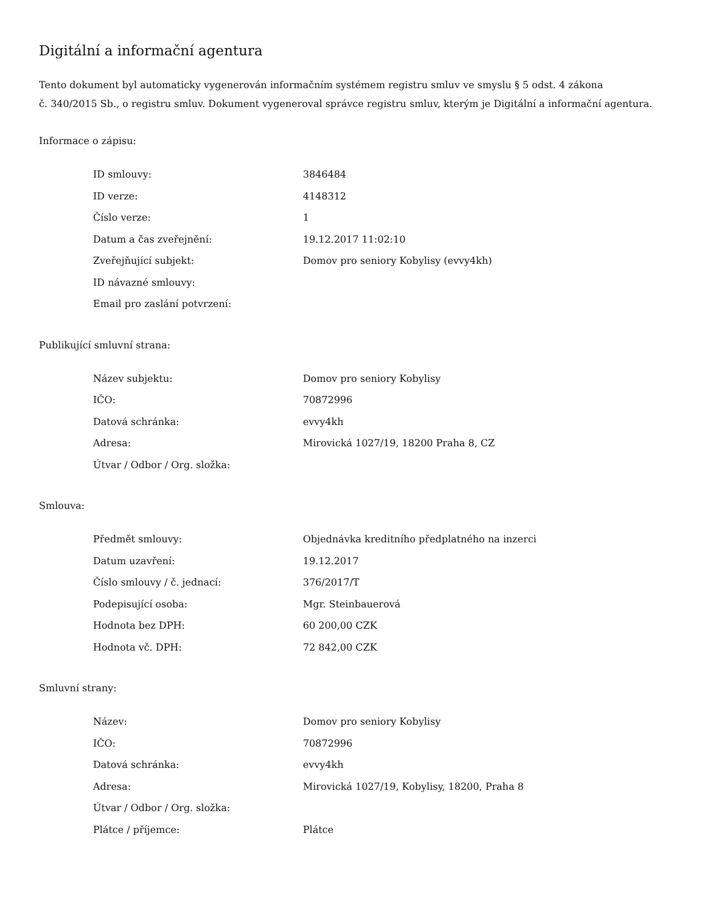Digitální a informační agentura
Tento dokument byl automaticky vygenerován informačním systémem registru smluv ve smyslu § 5 odst. 4 zákona
č. 340/2015 Sb., o registru smluv. Dokument vygeneroval správce registru smluv, kterým je Digitální a informační agentura.
Informace o zápisu:
| ID smlouvy: | 3846484 |
| ID verze: | 4148312 |
| Číslo verze: | 1 |
| Datum a čas zveřejnění: | 19.12.2017 11:02:10 |
| Zveřejňující subjekt: | Domov pro seniory Kobylisy (evvy4kh) |
| ID návazné smlouvy: | |
| Email pro zaslání potvrzení: | |
Publikující smluvní strana:
| Název subjektu: | Domov pro seniory Kobylisy |
| IČO: | 70872996 |
| Datová schránka: | evvy4kh |
| Adresa: | Mirovická 1027/19, 18200 Praha 8, CZ |
| Útvar / Odbor / Org. složka: | |
Smlouva:
| Předmět smlouvy: | Objednávka kreditního předplatného na inzerci |
| Datum uzavření: | 19.12.2017 |
| Číslo smlouvy / č. jednací: | 376/2017/T |
| Podepisující osoba: | Mgr. Steinbauerová |
| Hodnota bez DPH: | 60 200,00 CZK |
| Hodnota vč. DPH: | 72 842,00 CZK |
Smluvní strany:
| Název: | Domov pro seniory Kobylisy |
| IČO: | 70872996 |
| Datová schránka: | evvy4kh |
| Adresa: | Mirovická 1027/19, Kobylisy, 18200, Praha 8 |
| Útvar / Odbor / Org. složka: | |
| Plátce / příjemce: | Plátce |